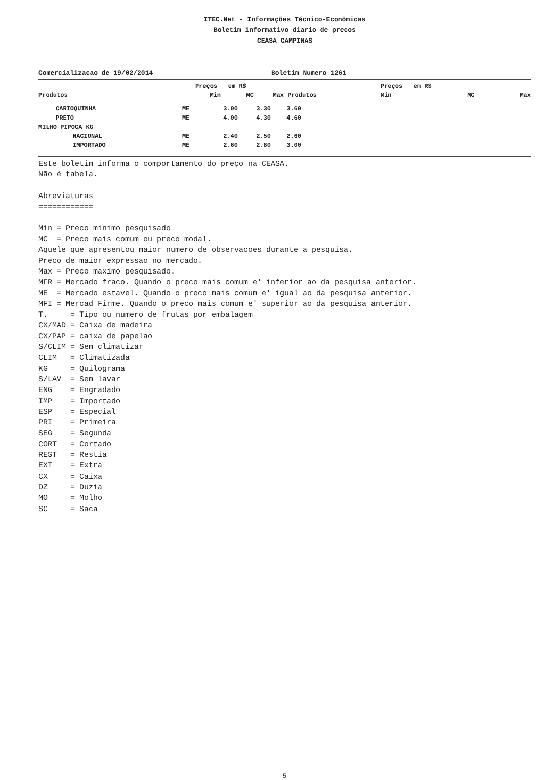ITEC.Net - Informações Técnico-Econômicas
Boletim informativo diario de precos
CEASA CAMPINAS
Comercializacao de 19/02/2014 Boletim Numero 1261
| | | Preços em R$ | | | | Preços em R$ | | |
| --- | --- | --- | --- | --- | --- | --- | --- | --- |
| Produtos | | Min | MC | Max | Produtos | Min | MC | Max |
| CARIOQUINHA | ME | 3.00 | 3.30 | 3.60 | |
| PRETO | ME | 4.00 | 4.30 | 4.60 | |
| MILHO PIPOCA KG | | | | | |
| NACIONAL | ME | 2.40 | 2.50 | 2.60 | |
| IMPORTADO | ME | 2.60 | 2.80 | 3.00 | |
Este boletim informa o comportamento do preço na CEASA. Não é tabela. Abreviaturas ============ Min = Preco minimo pesquisado MC = Preco mais comum ou preco modal. Aquele que apresentou maior numero de observacoes durante a pesquisa. Preco de maior expressao no mercado. Max = Preco maximo pesquisado. MFR = Mercado fraco. Quando o preco mais comum e' inferior ao da pesquisa anterior. ME = Mercado estavel. Quando o preco mais comum e' igual ao da pesquisa anterior. MFI = Mercad Firme. Quando o preco mais comum e' superior ao da pesquisa anterior. T. = Tipo ou numero de frutas por embalagem CX/MAD = Caixa de madeira CX/PAP = caixa de papelao S/CLIM = Sem climatizar CLIM = Climatizada KG = Quilograma S/LAV = Sem lavar ENG = Engradado IMP = Importado ESP = Especial PRI = Primeira SEG = Segunda CORT = Cortado REST = Restia EXT = Extra CX = Caixa DZ = Duzia MO = Molho SC = Saca
5